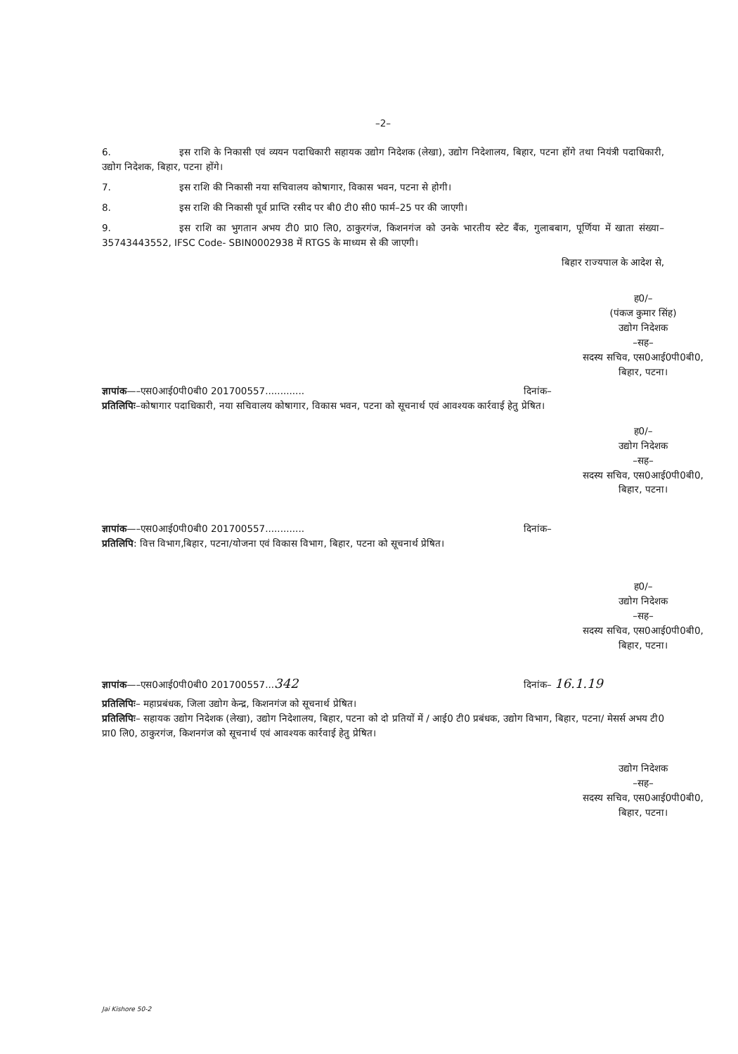–2–
6. इस राशि के निकासी एवं व्ययन पदाधिकारी सहायक उद्योग निदेशक (लेखा), उद्योग निदेशालय, बिहार, पटना होंगे तथा नियंत्री पदाधिकारी, उद्योग निदेशक, बिहार, पटना होंगे।
7. इस राशि की निकासी नया सचिवालय कोषागार, विकास भवन, पटना से होगी।
8. इस राशि की निकासी पूर्व प्राप्ति रसीद पर बी0 टी0 सी0 फार्म–25 पर की जाएगी।
9. इस राशि का भुगतान अभय टी0 प्रा0 लि0, ठाकुरगंज, किशनगंज को उनके भारतीय स्टेट बैंक, गुलाबबाग, पूर्णिया में खाता संख्या–35743443552, IFSC Code- SBIN0002938 में RTGS के माध्यम से की जाएगी।
बिहार राज्यपाल के आदेश से,
ह0/–
(पंकज कुमार सिंह)
उद्योग निदेशक
–सह–
सदस्य सचिव, एस0आई0पी0बी0,
बिहार, पटना।
ज्ञापांक—–एस0आई0पी0बी0 201700557............. दिनांक–
प्रतिलिपिः–कोषागार पदाधिकारी, नया सचिवालय कोषागार, विकास भवन, पटना को सूचनार्थ एवं आवश्यक कार्रवाई हेतु प्रेषित।
ह0/–
उद्योग निदेशक
–सह–
सदस्य सचिव, एस0आई0पी0बी0,
बिहार, पटना।
ज्ञापांक—–एस0आई0पी0बी0 201700557............. दिनांक–
प्रतिलिपि: वित्त विभाग,बिहार, पटना/योजना एवं विकास विभाग, बिहार, पटना को सूचनार्थ प्रेषित।
ह0/–
उद्योग निदेशक
–सह–
सदस्य सचिव, एस0आई0पी0बी0,
बिहार, पटना।
ज्ञापांक—–एस0आई0पी0बी0 201700557...342 दिनांक– 16.1.19
प्रतिलिपिः– महाप्रबंधक, जिला उद्योग केन्द्र, किशनगंज को सूचनार्थ प्रेषित।
प्रतिलिपिः– सहायक उद्योग निदेशक (लेखा), उद्योग निदेशालय, बिहार, पटना को दो प्रतियों में / आई0 टी0 प्रबंधक, उद्योग विभाग, बिहार, पटना/ मेसर्स अभय टी0 प्रा0 लि0, ठाकुरगंज, किशनगंज को सूचनार्थ एवं आवश्यक कार्रवाई हेतु प्रेषित।
उद्योग निदेशक
–सह–
सदस्य सचिव, एस0आई0पी0बी0,
बिहार, पटना।
Jai Kishore 50-2